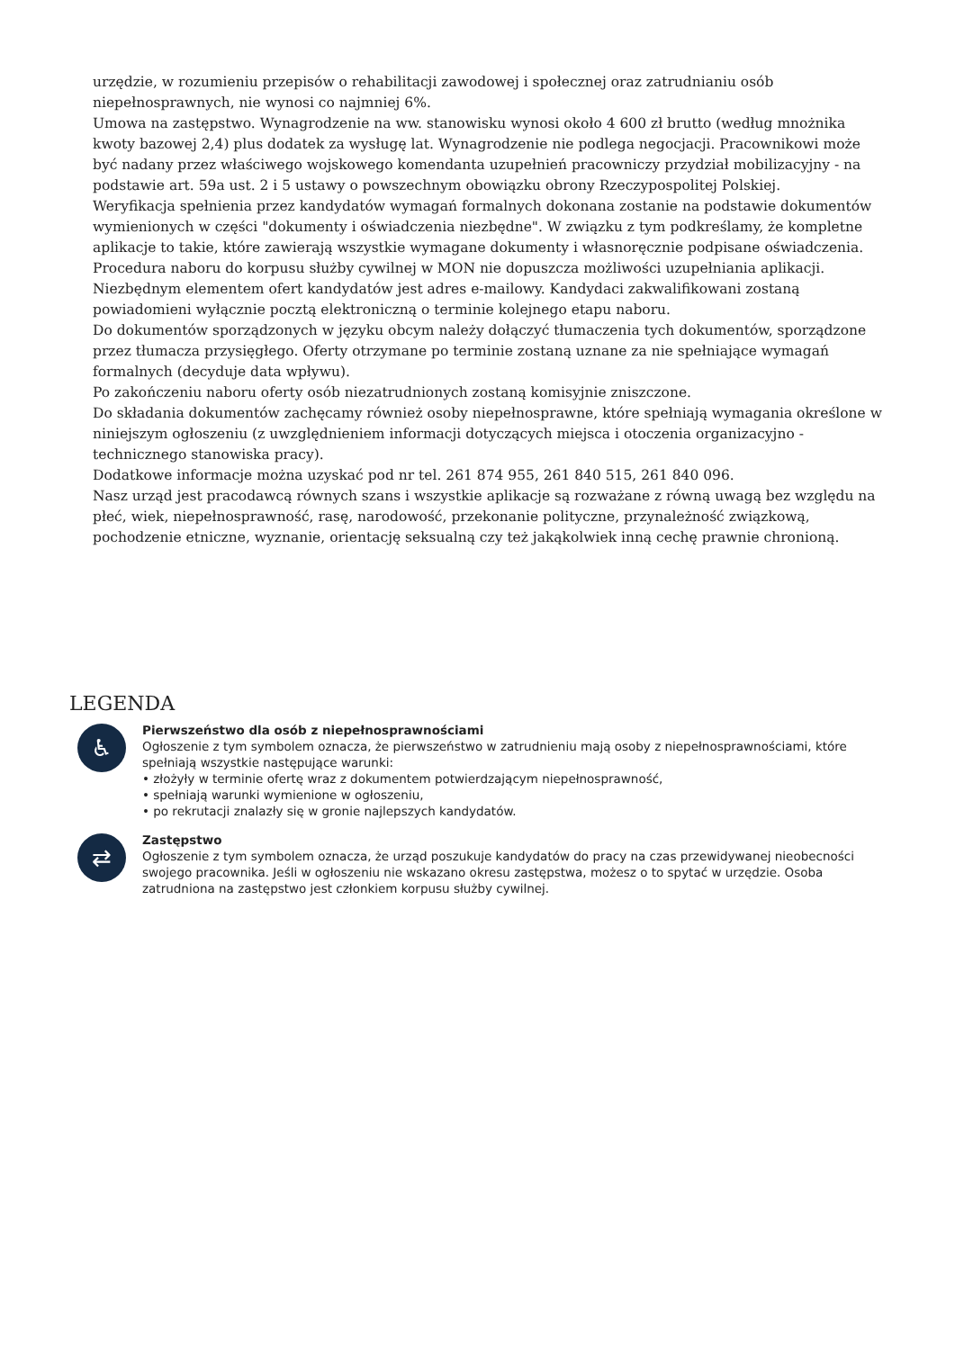urzędzie, w rozumieniu przepisów o rehabilitacji zawodowej i społecznej oraz zatrudnianiu osób niepełnosprawnych, nie wynosi co najmniej 6%.
Umowa na zastępstwo. Wynagrodzenie na ww. stanowisku wynosi około 4 600 zł brutto (według mnożnika kwoty bazowej 2,4) plus dodatek za wysługę lat. Wynagrodzenie nie podlega negocjacji. Pracownikowi może być nadany przez właściwego wojskowego komendanta uzupełnień pracowniczy przydział mobilizacyjny - na podstawie art. 59a ust. 2 i 5 ustawy o powszechnym obowiązku obrony Rzeczypospolitej Polskiej.
Weryfikacja spełnienia przez kandydatów wymagań formalnych dokonana zostanie na podstawie dokumentów wymienionych w części "dokumenty i oświadczenia niezbędne". W związku z tym podkreślamy, że kompletne aplikacje to takie, które zawierają wszystkie wymagane dokumenty i własnoręcznie podpisane oświadczenia. Procedura naboru do korpusu służby cywilnej w MON nie dopuszcza możliwości uzupełniania aplikacji.
Niezbędnym elementem ofert kandydatów jest adres e-mailowy. Kandydaci zakwalifikowani zostaną powiadomieni wyłącznie pocztą elektroniczną o terminie kolejnego etapu naboru.
Do dokumentów sporządzonych w języku obcym należy dołączyć tłumaczenia tych dokumentów, sporządzone przez tłumacza przysięgłego. Oferty otrzymane po terminie zostaną uznane za nie spełniające wymagań formalnych (decyduje data wpływu).
Po zakończeniu naboru oferty osób niezatrudnionych zostaną komisyjnie zniszczone.
Do składania dokumentów zachęcamy również osoby niepełnosprawne, które spełniają wymagania określone w niniejszym ogłoszeniu (z uwzględnieniem informacji dotyczących miejsca i otoczenia organizacyjno - technicznego stanowiska pracy).
Dodatkowe informacje można uzyskać pod nr tel. 261 874 955, 261 840 515, 261 840 096.
Nasz urząd jest pracodawcą równych szans i wszystkie aplikacje są rozważane z równą uwagą bez względu na płeć, wiek, niepełnosprawność, rasę, narodowość, przekonanie polityczne, przynależność związkową, pochodzenie etniczne, wyznanie, orientację seksualną czy też jakąkolwiek inną cechę prawnie chronioną.
LEGENDA
♿
Pierwszeństwo dla osób z niepełnosprawnościami
Ogłoszenie z tym symbolem oznacza, że pierwszeństwo w zatrudnieniu mają osoby z niepełnosprawnościami, które spełniają wszystkie następujące warunki:
• złożyły w terminie ofertę wraz z dokumentem potwierdzającym niepełnosprawność,
• spełniają warunki wymienione w ogłoszeniu,
• po rekrutacji znalazły się w gronie najlepszych kandydatów.
⇄
Zastępstwo
Ogłoszenie z tym symbolem oznacza, że urząd poszukuje kandydatów do pracy na czas przewidywanej nieobecności swojego pracownika. Jeśli w ogłoszeniu nie wskazano okresu zastępstwa, możesz o to spytać w urzędzie. Osoba zatrudniona na zastępstwo jest członkiem korpusu służby cywilnej.